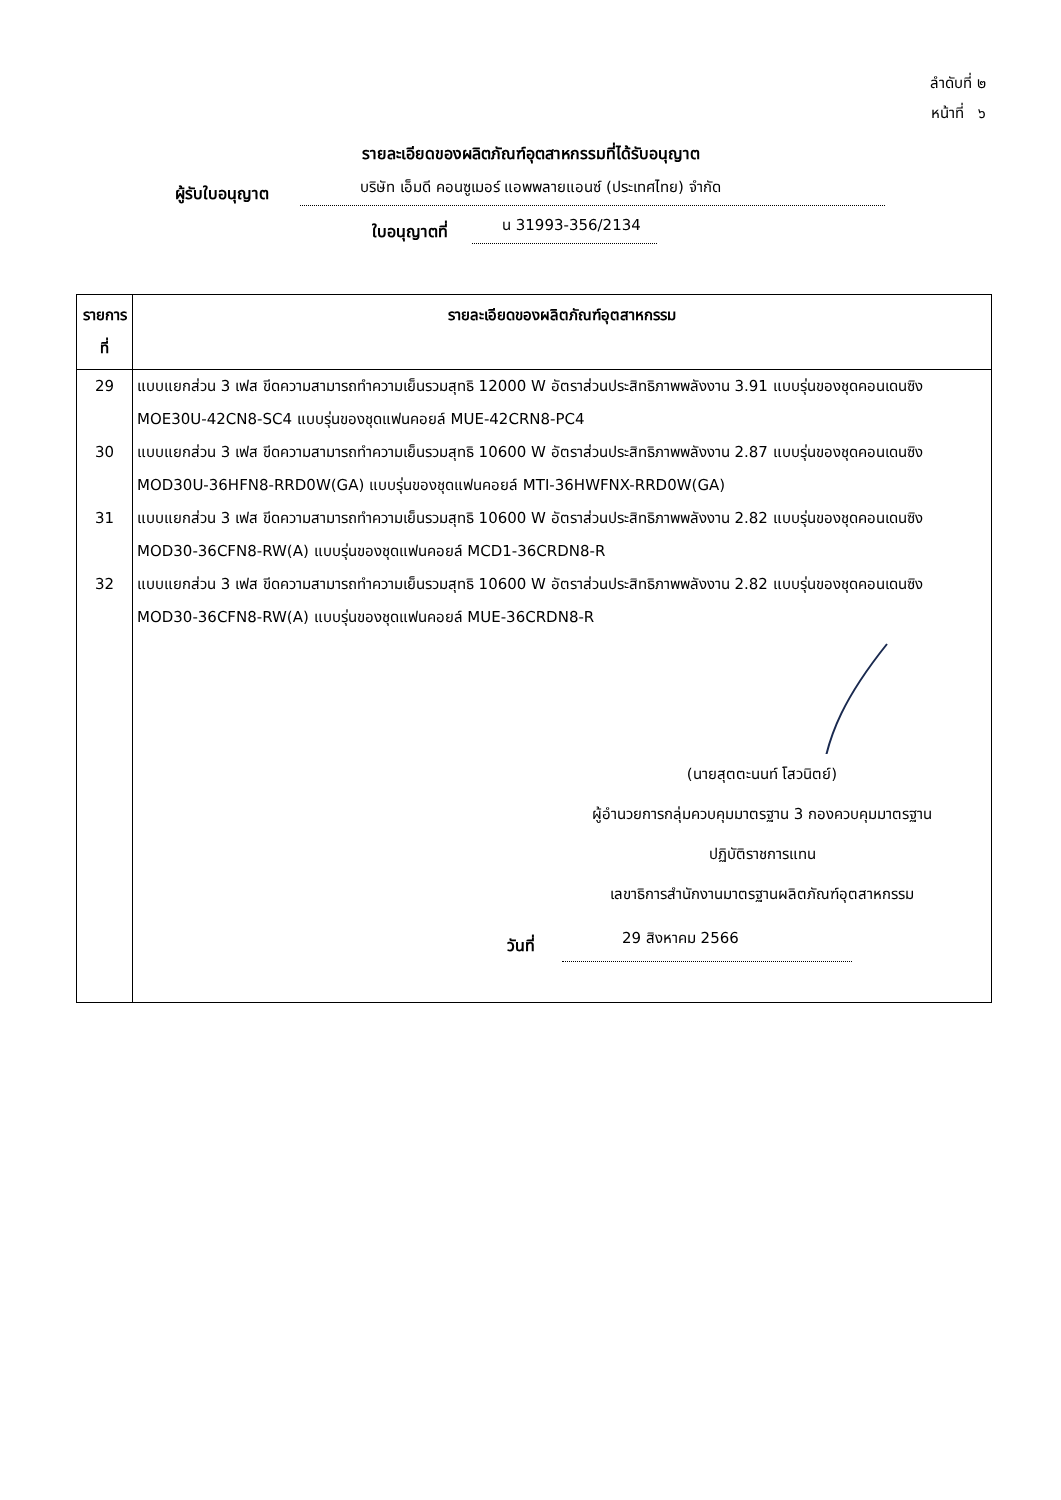ลำดับที่ ๒
หน้าที่ ๖
รายละเอียดของผลิตภัณฑ์อุตสาหกรรมที่ได้รับอนุญาต
ผู้รับใบอนุญาต บริษัท เอ็มดี คอนซูเมอร์ แอพพลายแอนซ์ (ประเทศไทย) จำกัด
ใบอนุญาตที่ น 31993-356/2134
| รายการที่ | รายละเอียดของผลิตภัณฑ์อุตสาหกรรม |
| --- | --- |
| 29 | แบบแยกส่วน 3 เฟส ขีดความสามารถทำความเย็นรวมสุทธิ 12000 W อัตราส่วนประสิทธิภาพพลังงาน 3.91 แบบรุ่นของชุดคอนเดนซิง MOE30U-42CN8-SC4 แบบรุ่นของชุดแฟนคอยล์ MUE-42CRN8-PC4 |
| 30 | แบบแยกส่วน 3 เฟส ขีดความสามารถทำความเย็นรวมสุทธิ 10600 W อัตราส่วนประสิทธิภาพพลังงาน 2.87 แบบรุ่นของชุดคอนเดนซิง MOD30U-36HFN8-RRD0W(GA) แบบรุ่นของชุดแฟนคอยล์ MTI-36HWFNX-RRD0W(GA) |
| 31 | แบบแยกส่วน 3 เฟส ขีดความสามารถทำความเย็นรวมสุทธิ 10600 W อัตราส่วนประสิทธิภาพพลังงาน 2.82 แบบรุ่นของชุดคอนเดนซิง MOD30-36CFN8-RW(A) แบบรุ่นของชุดแฟนคอยล์ MCD1-36CRDN8-R |
| 32 | แบบแยกส่วน 3 เฟส ขีดความสามารถทำความเย็นรวมสุทธิ 10600 W อัตราส่วนประสิทธิภาพพลังงาน 2.82 แบบรุ่นของชุดคอนเดนซิง MOD30-36CFN8-RW(A) แบบรุ่นของชุดแฟนคอยล์ MUE-36CRDN8-R (นายสุตตะนนท์ โสวนิตย์) ผู้อำนวยการกลุ่มควบคุมมาตรฐาน 3 กองควบคุมมาตรฐาน ปฏิบัติราชการแทน เลขาธิการสำนักงานมาตรฐานผลิตภัณฑ์อุตสาหกรรม วันที่ 29 สิงหาคม 2566 |